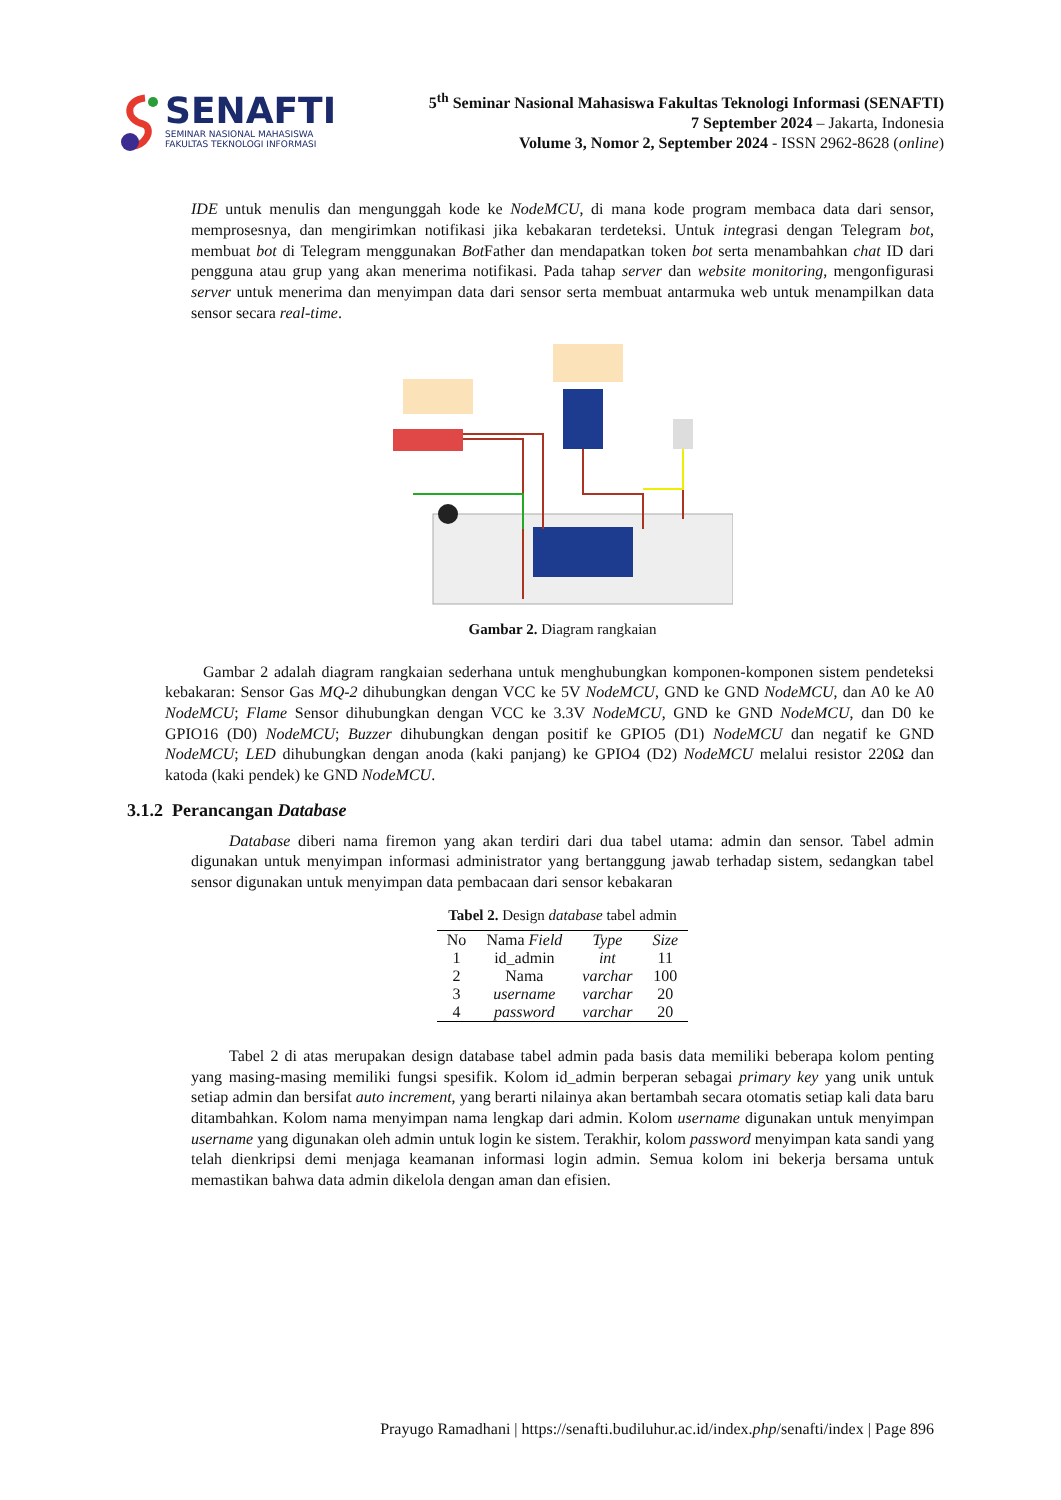SENAFTI
SEMINAR NASIONAL MAHASISWA
FAKULTAS TEKNOLOGI INFORMASI
5<sup>th</sup> Seminar Nasional Mahasiswa Fakultas Teknologi Informasi (SENAFTI)
7 September 2024 – Jakarta, Indonesia
Volume 3, Nomor 2, September 2024 - ISSN 2962-8628 (online)
IDE untuk menulis dan mengunggah kode ke NodeMCU, di mana kode program membaca data dari sensor, memprosesnya, dan mengirimkan notifikasi jika kebakaran terdeteksi. Untuk integrasi dengan Telegram bot, membuat bot di Telegram menggunakan Bot Father dan mendapatkan token bot serta menambahkan chat ID dari pengguna atau grup yang akan menerima notifikasi. Pada tahap server dan website monitoring, mengonfigurasi server untuk menerima dan menyimpan data dari sensor serta membuat antarmuka web untuk menampilkan data sensor secara real-time.
Gambar 2. Diagram rangkaian
Gambar 2 adalah diagram rangkaian sederhana untuk menghubungkan komponen-komponen sistem pendeteksi kebakaran: Sensor Gas MQ-2 dihubungkan dengan VCC ke 5V NodeMCU, GND ke GND NodeMCU, dan A0 ke A0 NodeMCU; Flame Sensor dihubungkan dengan VCC ke 3.3V NodeMCU, GND ke GND NodeMCU, dan D0 ke GPIO16 (D0) NodeMCU; Buzzer dihubungkan dengan positif ke GPIO5 (D1) NodeMCU dan negatif ke GND NodeMCU; LED dihubungkan dengan anoda (kaki panjang) ke GPIO4 (D2) NodeMCU melalui resistor 220Ω dan katoda (kaki pendek) ke GND NodeMCU.
3.1.2 Perancangan Database
Database diberi nama firemon yang akan terdiri dari dua tabel utama: admin dan sensor. Tabel admin digunakan untuk menyimpan informasi administrator yang bertanggung jawab terhadap sistem, sedangkan tabel sensor digunakan untuk menyimpan data pembacaan dari sensor kebakaran
Tabel 2. Design database tabel admin
| No | Nama Field | Type | Size |
| --- | --- | --- | --- |
| 1 | id_admin | int | 11 |
| 2 | Nama | varchar | 100 |
| 3 | username | varchar | 20 |
| 4 | password | varchar | 20 |
Tabel 2 di atas merupakan design database tabel admin pada basis data memiliki beberapa kolom penting yang masing-masing memiliki fungsi spesifik. Kolom id_admin berperan sebagai primary key yang unik untuk setiap admin dan bersifat auto increment, yang berarti nilainya akan bertambah secara otomatis setiap kali data baru ditambahkan. Kolom nama menyimpan nama lengkap dari admin. Kolom username digunakan untuk menyimpan username yang digunakan oleh admin untuk login ke sistem. Terakhir, kolom password menyimpan kata sandi yang telah dienkripsi demi menjaga keamanan informasi login admin. Semua kolom ini bekerja bersama untuk memastikan bahwa data admin dikelola dengan aman dan efisien.
Prayugo Ramadhani | https://senafti.budiluhur.ac.id/index.php/senafti/index | Page 896